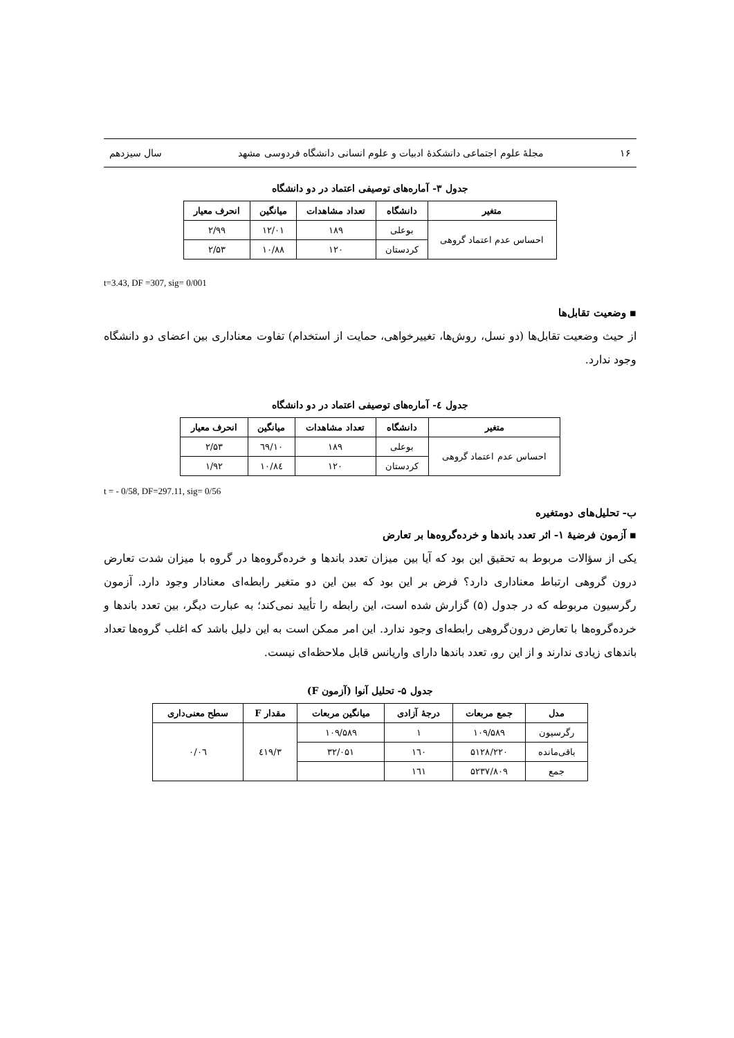۱۶ مجلهٔ علوم اجتماعی دانشکدهٔ ادبیات و علوم انسانی دانشگاه فردوسی مشهد سال سیزدهم
جدول ۳- آماره‌های توصیفی اعتماد در دو دانشگاه
| متغیر | دانشگاه | تعداد مشاهدات | میانگین | انحرف معیار |
| --- | --- | --- | --- | --- |
| احساس عدم اعتماد گروهی | بوعلی | ۱۸۹ | ۱۲/۰۱ | ۲/۹۹ |
| | کردستان | ۱۲۰ | ۱۰/۸۸ | ۲/۵۳ |
t=3.43, DF =307, sig= 0/001
▪ وضعیت تقابل‌ها
از حیث وضعیت تقابل‌ها (دو نسل، روش‌ها، تغییرخواهی، حمایت از استخدام) تفاوت معناداری بین اعضای دو دانشگاه وجود ندارد.
جدول ٤- آماره‌های توصیفی اعتماد در دو دانشگاه
| متغیر | دانشگاه | تعداد مشاهدات | میانگین | انحرف معیار |
| --- | --- | --- | --- | --- |
| احساس عدم اعتماد گروهی | بوعلی | ۱۸۹ | ۱۰/٦۹ | ۲/۵۳ |
| | کردستان | ۱۲۰ | ۱۰/۸٤ | ۱/۹۲ |
t = - 0/58, DF=297.11, sig= 0/56
ب- تحلیل‌های دومتغیره
▪ آزمون فرضیهٔ ۱- اثر تعدد باندها و خرده‌گروه‌ها بر تعارض
یکی از سؤالات مربوط به تحقیق این بود که آیا بین میزان تعدد باندها و خرده‌گروه‌ها در گروه با میزان شدت تعارض درون گروهی ارتباط معناداری دارد؟ فرض بر این بود که بین این دو متغیر رابطه‌ای معنادار وجود دارد. آزمون رگرسیون مربوطه که در جدول (۵) گزارش شده است، این رابطه را تأیید نمی‌کند؛ به عبارت دیگر، بین تعدد باندها و خرده‌گروه‌ها با تعارض درون‌گروهی رابطه‌ای وجود ندارد. این امر ممکن است به این دلیل باشد که اغلب گروه‌ها تعداد باندهای زیادی ندارند و از این رو، تعدد باندها دارای واریانس قابل ملاحظه‌ای نیست.
جدول ۵- تحلیل آنوا (آزمون F)
| مدل | جمع مربعات | درجهٔ آزادی | میانگین مربعات | مقدار F | سطح معنی‌داری |
| --- | --- | --- | --- | --- | --- |
| رگرسیون | ۱۰۹/۵۸۹ | ۱ | ۱۰۹/۵۸۹ | ۳/٤۱۹ | ۰/۰٦ |
| باقی‌مانده | ۵۱۲۸/۲۲۰ | ۱٦۰ | ۳۲/۰۵۱ | | |
| جمع | ۵۲۳۷/۸۰۹ | ۱٦۱ | | | |